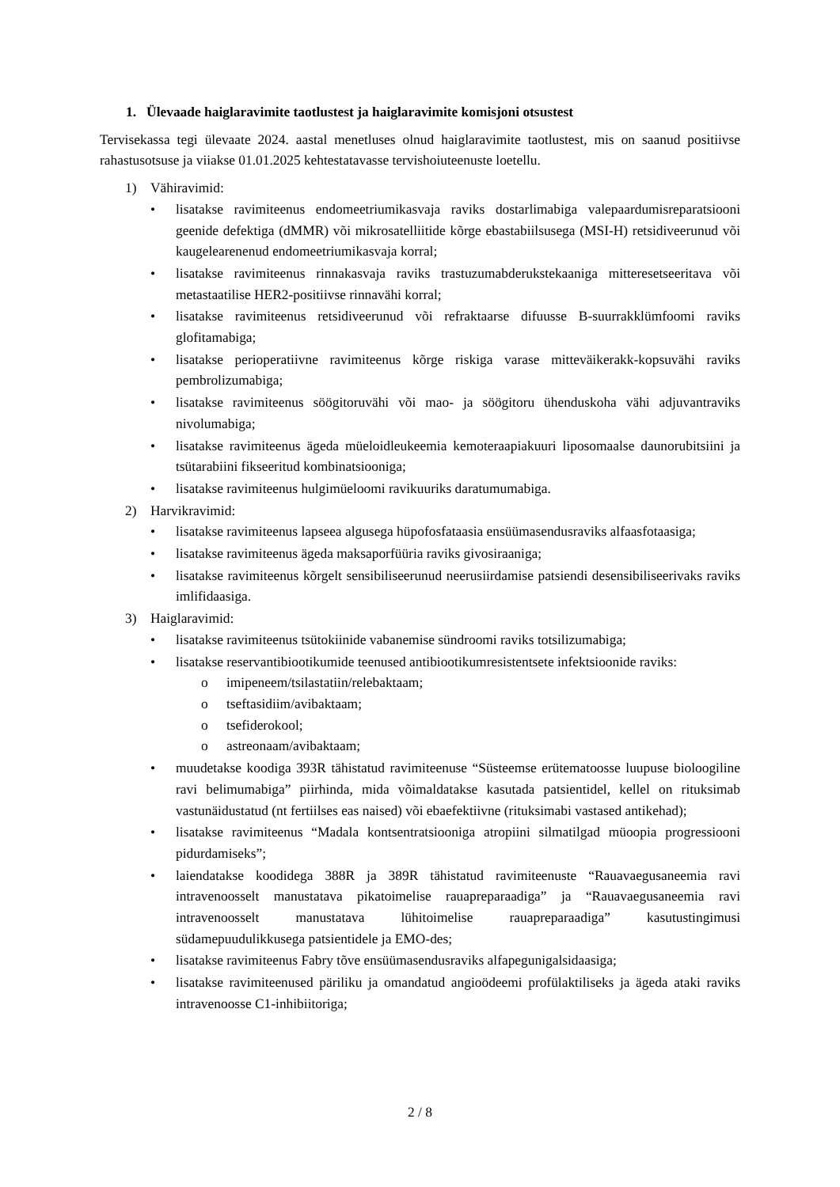1. Ülevaade haiglaravimite taotlustest ja haiglaravimite komisjoni otsustest
Tervisekassa tegi ülevaate 2024. aastal menetluses olnud haiglaravimite taotlustest, mis on saanud positiivse rahastusotsuse ja viiakse 01.01.2025 kehtestatavasse tervishoiuteenuste loetellu.
1) Vähiravimid:
• lisatakse ravimiteenus endomeetriumikasvaja raviks dostarlimabiga valepaardumisreparatsiooni geenide defektiga (dMMR) või mikrosatelliitide kõrge ebastabiilsusega (MSI-H) retsidiveerunud või kaugelearenenud endomeetriumikasvaja korral;
• lisatakse ravimiteenus rinnakasvaja raviks trastuzumabderukstekaaniga mitteresetseeritava või metastaatilise HER2-positiivse rinnavähi korral;
• lisatakse ravimiteenus retsidiveerunud või refraktaarse difuusse B-suurrakklümfoomi raviks glofitamabiga;
• lisatakse perioperatiivne ravimiteenus kõrge riskiga varase mitteväikerakk-kopsuvähi raviks pembrolizumabiga;
• lisatakse ravimiteenus söögitoruvähi või mao- ja söögitoru ühenduskoha vähi adjuvantraviks nivolumabiga;
• lisatakse ravimiteenus ägeda müeloidleukeemia kemoteraapiakuuri liposomaalse daunorubitsiini ja tsütarabiini fikseeritud kombinatsiooniga;
• lisatakse ravimiteenus hulgimüeloomi ravikuuriks daratumumabiga.
2) Harvikravimid:
• lisatakse ravimiteenus lapseea algusega hüpofosfataasia ensüümasendusraviks alfaasfotaasiga;
• lisatakse ravimiteenus ägeda maksaporfüüria raviks givosiraaniga;
• lisatakse ravimiteenus kõrgelt sensibiliseerunud neerusiirdamise patsiendi desensibiliseerivaks raviks imlifidaasiga.
3) Haiglaravimid:
• lisatakse ravimiteenus tsütokiinide vabanemise sündroomi raviks totsilizumabiga;
• lisatakse reservantibiootikumide teenused antibiootikumresistentsete infektsioonide raviks:
o imipeneem/tsilastatiin/relebaktaam;
o tseftasidiim/avibaktaam;
o tsefiderokool;
o astreonaam/avibaktaam;
• muudetakse koodiga 393R tähistatud ravimiteenuse “Süsteemse erütematoosse luupuse bioloogiline ravi belimumabiga” piirhinda, mida võimaldatakse kasutada patsientidel, kellel on rituksimab vastunäidustatud (nt fertiilses eas naised) või ebaefektiivne (rituksimabi vastased antikehad);
• lisatakse ravimiteenus “Madala kontsentratsiooniga atropiini silmatilgad müoopia progressiooni pidurdamiseks”;
• laiendatakse koodidega 388R ja 389R tähistatud ravimiteenuste “Rauavaegusaneemia ravi intravenoosselt manustatava pikatoimelise rauapreparaadiga” ja “Rauavaegusaneemia ravi intravenoosselt manustatava lühitoimelise rauapreparaadiga” kasutustingimusi südamepuudulikkusega patsientidele ja EMO-des;
• lisatakse ravimiteenus Fabry tõve ensüümasendusraviks alfapegunigalsidaasiga;
• lisatakse ravimiteenused päriliku ja omandatud angioödeemi profülaktiliseks ja ägeda ataki raviks intravenoosse C1-inhibiitoriga;
2 / 8